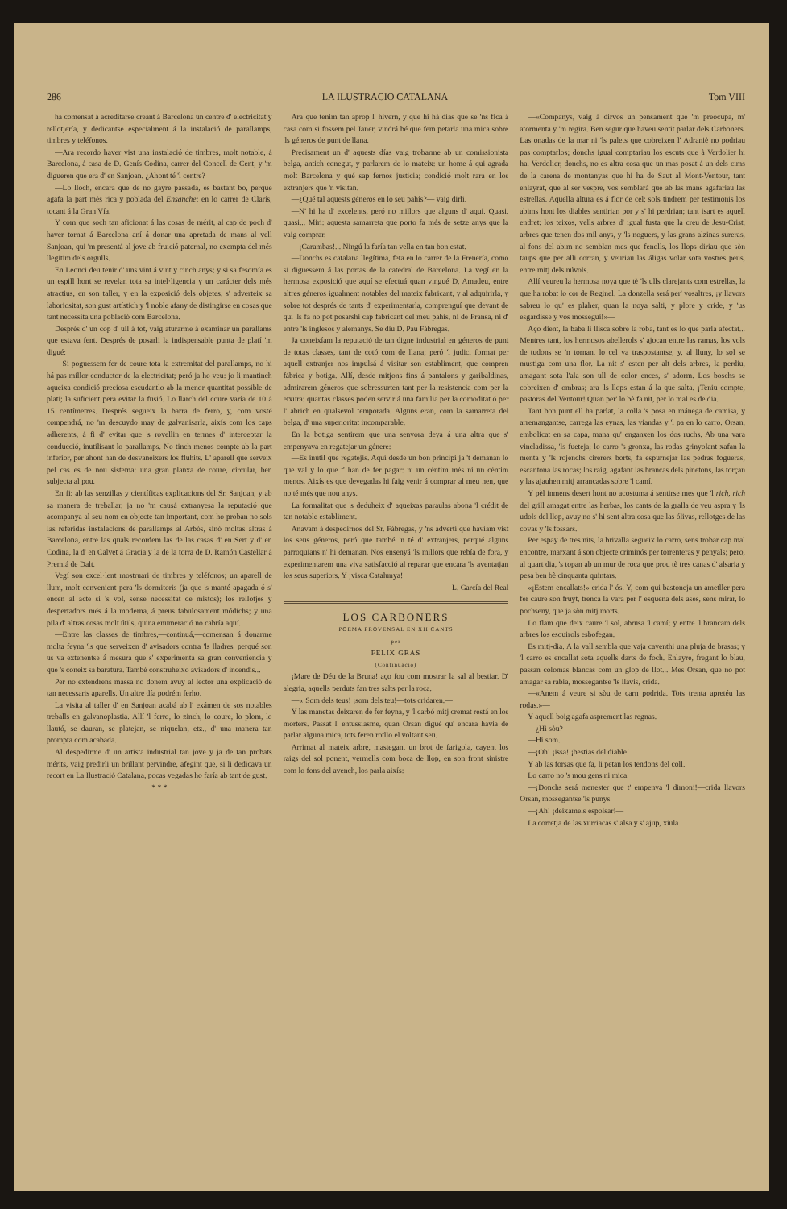286 LA ILUSTRACIO CATALANA Tom VIII
ha comensat á acreditarse creant á Barcelona un centre d' electricitat y rellotjería, y dedicantse especialment á la instalació de parallamps, timbres y teléfonos.
—Ara recordo haver vist una instalació de timbres, molt notable, á Barcelona, á casa de D. Genís Codina, carrer del Concell de Cent, y 'm digueren que era d' en Sanjoan. ¿Ahont té 'l centre?
—Lo lloch, encara que de no gayre passada, es bastant bo, perque agafa la part mès rica y poblada del Ensanche: en lo carrer de Clarís, tocant á la Gran Vía.
Y com que soch tan aficionat á las cosas de mérit, al cap de poch d' haver tornat á Barcelona aní á donar una apretada de mans al vell Sanjoan, qui 'm presentá al jove ab fruició paternal, no exempta del més llegítim dels orgulls.
En Leonci deu tenir d' uns vint á vint y cinch anys; y si sa fesomía es un espill hont se revelan tota sa intel·ligencia y un carácter dels més atractius, en son taller, y en la exposició dels objetes, s' adverteix sa laboriositat, son gust artístich y 'l noble afany de distingirse en cosas que tant necessita una població com Barcelona.
Després d' un cop d' ull á tot, vaig aturarme á examinar un parallams que estava fent. Després de posarli la indispensable punta de platí 'm digué:
—Si poguessem fer de coure tota la extremitat del parallamps, no hi há pas millor conductor de la electricitat; peró ja ho veu: jo li mantinch aqueixa condició preciosa escudantlo ab la menor quantitat possible de platí; la suficient pera evitar la fusió. Lo llarch del coure varía de 10 á 15 centímetres. Després segueix la barra de ferro, y, com vosté compendrá, no 'm descuydo may de galvanisarla, aixís com los caps adherents, á fi d' evitar que 's rovellin en termes d' interceptar la conducció, inutilisant lo parallamps. No tinch menos compte ab la part inferior, per ahont han de desvanéixers los fluhits. L' aparell que serveix pel cas es de nou sistema: una gran planxa de coure, circular, ben subjecta al pou.
En fi: ab las senzillas y científicas explicacions del Sr. Sanjoan, y ab sa manera de treballar, ja no 'm causá extranyesa la reputació que acompanya al seu nom en objecte tan important, com ho proban no sols las referidas instalacions de parallamps al Arbós, sinó moltas altras á Barcelona, entre las quals recordem las de las casas d' en Sert y d' en Codina, la d' en Calvet á Gracia y la de la torra de D. Ramón Castellar á Premiá de Dalt.
Vegí son excel·lent mostruari de timbres y teléfonos; un aparell de llum, molt convenient pera 'ls dormitoris (ja que 's manté apagada ó s' encen al acte si 's vol, sense necessitat de mistos); los rellotjes y despertadors més á la moderna, á preus fabulosament módichs; y una pila d' altras cosas molt útils, quina enumeració no cabría aquí.
—Entre las classes de timbres,—continuá,—comensan á donarme molta feyna 'ls que serveixen d' avisadors contra 'ls lladres, perqué son us va extenentse á mesura que s' experimenta sa gran conveniencia y que 's coneix sa baratura. També construheixo avisadors d' incendis...
Per no extendrens massa no donem avuy al lector una explicació de tan necessaris aparells. Un altre día podrém ferho.
La visita al taller d' en Sanjoan acabá ab l' exámen de sos notables treballs en galvanoplastia. Allí 'l ferro, lo zinch, lo coure, lo plom, lo llautó, se dauran, se platejan, se niquelan, etz., d' una manera tan prompta com acabada.
Al despedirme d' un artista industrial tan jove y ja de tan probats mérits, vaig predirli un brillant pervindre, afegint que, si li dedicava un recort en La Ilustració Catalana, pocas vegadas ho faría ab tant de gust.
* * *
Ara que tenim tan aprop l' hivern, y que hi há días que se 'ns fica á casa com si fossem pel Janer, vindrá bé que fem petarla una mica sobre 'ls géneros de punt de llana.
Precisament un d' aquests días vaig trobarme ab un comissionista belga, antich conegut, y parlarem de lo mateix: un home á qui agrada molt Barcelona y qué sap fernos justicia; condició molt rara en los extranjers que 'n visitan.
—¿Qué tal aquests géneros en lo seu pahís?— vaig dirli.
—N' hi ha d' excelents, peró no millors que alguns d' aquí. Quasi, quasi... Miri: aquesta samarreta que porto fa més de setze anys que la vaig comprar.
—¡Carambas!... Ningú la faría tan vella en tan bon estat.
—Donchs es catalana llegítima, feta en lo carrer de la Frenería, como si diguessem á las portas de la catedral de Barcelona. La vegí en la hermosa exposició que aquí se efectuá quan vingué D. Amadeu, entre altres géneros igualment notables del mateix fabricant, y al adquirirla, y sobre tot després de tants d' experimentarla, comprenguí que devant de qui 'ls fa no pot posarshi cap fabricant del meu pahís, ni de Fransa, ni d' entre 'ls inglesos y alemanys. Se diu D. Pau Fábregas.
Ja coneixíam la reputació de tan digne industrial en géneros de punt de totas classes, tant de cotó com de llana; peró 'l judici format per aquell extranjer nos impulsá á visitar son establiment, que compren fábrica y botiga. Allí, desde mitjons fins á pantalons y garibaldinas, admirarem géneros que sobressurten tant per la resistencia com per la etxura: quantas classes poden servir á una familia per la comoditat ó per l' abrich en qualsevol temporada. Alguns eran, com la samarreta del belga, d' una superioritat incomparable.
En la botiga sentirem que una senyora deya á una altra que s' empenyava en regatejar un génere:
—Es inútil que regatejis. Aquí desde un bon principi ja 't demanan lo que val y lo que t' han de fer pagar: ni un céntim més ni un céntim menos. Aixís es que devegadas hi faig venir á comprar al meu nen, que no té més que nou anys.
La formalitat que 's deduheix d' aqueixas paraulas abona 'l crédit de tan notable establiment.
Anavam á despedirnos del Sr. Fábregas, y 'ns advertí que havíam vist los seus géneros, peró que també 'n té d' extranjers, perqué alguns parroquians n' hi demanan. Nos ensenyá 'ls millors que rebía de fora, y experimentarem una viva satisfacció al reparar que encara 'ls aventatjan los seus superiors. Y ¡visca Catalunya!
L. García del Real
LOS CARBONERS
POEMA PROVENSAL EN XII CANTS
per
FELIX GRAS
(Continuació)
¡Mare de Déu de la Bruna! aço fou com mostrar la sal al bestiar. D' alegria, aquells perduts fan tres salts per la roca.
—«¡Som dels teus! ¡som dels teu!—tots cridaren.—
Y las manetas deixaren de fer feyna, y 'l carbó mitj cremat restá en los morters. Passat l' entussiasme, quan Orsan diguè qu' encara havia de parlar alguna mica, tots feren rotllo el voltant seu.
Arrimat al mateix arbre, mastegant un brot de farigola, cayent los raigs del sol ponent, vermells com boca de llop, en son front sinistre com lo fons del avench, los parla aixís:
—«Companys, vaig á dirvos un pensament que 'm preocupa, m' atormenta y 'm regira. Ben segur que haveu sentit parlar dels Carboners. Las onadas de la mar ni 'ls palets que cobreixen l' Adraniè no podriau pas comptarlos; donchs igual comptariau los escuts que à Verdolier hi ha. Verdolier, donchs, no es altra cosa que un mas posat á un dels cims de la carena de montanyas que hi ha de Saut al Mont-Ventour, tant enlayrat, que al ser vespre, vos semblará que ab las mans agafariau las estrellas. Aquella altura es á flor de cel; sols tindrem per testimonis los abims hont los diables sentirian por y s' hi perdrian; tant isart es aquell endret: los teixos, vells arbres d' igual fusta que la creu de Jesu-Crist, arbres que tenen dos mil anys, y 'ls noguers, y las grans alzinas sureras, al fons del abim no semblan mes que fenolls, los llops diriau que sòn taups que per alli corran, y veuriau las áligas volar sota vostres peus, entre mitj dels núvols.
Allí veureu la hermosa noya que tè 'ls ulls clarejants com estrellas, la que ha robat lo cor de Reginel. La donzella será per' vosaltres, ¡y llavors sabreu lo qu' es plaher, quan la noya salti, y plore y cride, y 'us esgardisse y vos mossegui!»—
Aço dient, la baba li llisca sobre la roba, tant es lo que parla afectat... Mentres tant, los hermosos abellerols s' ajocan entre las ramas, los vols de tudons se 'n tornan, lo cel va traspostantse, y, al lluny, lo sol se mustiga com una flor. La nit s' esten per alt dels arbres, la perdiu, amagant sota l'ala son ull de color ences, s' adorm. Los boschs se cobreixen d' ombras; ara 'ls llops estan á la que salta. ¡Teniu compte, pastoras del Ventour! Quan per' lo bè fa nit, per lo mal es de dia.
Tant bon punt ell ha parlat, la colla 's posa en mánega de camisa, y arremangantse, carrega las eynas, las viandas y 'l pa en lo carro. Orsan, embolicat en sa capa, mana qu' enganxen los dos ruchs. Ab una vara vincladissa, 'ls fueteja; lo carro 's gronxa, las rodas grinyolant xafan la menta y 'ls rojenchs cirerers borts, fa espurnejar las pedras fogueras, escantona las rocas; los raig, agafant las brancas dels pinetons, las torçan y las ajauhen mitj arrancadas sobre 'l camí.
Y pèl inmens desert hont no acostuma á sentirse mes que 'l rich, rich del grill amagat entre las herbas, los cants de la gralla de veu aspra y 'ls udols del llop, avuy no s' hi sent altra cosa que las ólivas, rellotges de las covas y 'ls fossars.
Per espay de tres nits, la brivalla segueix lo carro, sens trobar cap mal encontre, marxant á son objecte criminós per torrenteras y penyals; pero, al quart dia, 's topan ab un mur de roca que prou tè tres canas d' alsaria y pesa ben bè cinquanta quintars.
«¡Estem encallats!» crida l' ós. Y, com qui bastoneja un ametller pera fer caure son fruyt, trenca la vara per l' esquena dels ases, sens mirar, lo pochseny, que ja sòn mitj morts.
Lo flam que deix caure 'l sol, abrusa 'l camí; y entre 'l brancam dels arbres los esquirols esbofegan.
Es mitj-dia. A la vall sembla que vaja cayenthi una pluja de brasas; y 'l carro es encallat sota aquells darts de foch. Enlayre, fregant lo blau, passan colomas blancas com un glop de llot... Mes Orsan, que no pot amagar sa rabia, mossegantse 'ls llavis, crida.
—«Anem á veure si sòu de carn podrida. Tots trenta apretéu las rodas.»—
Y aquell boig agafa asprement las regnas.
—¿Hi sòu?
—Hi som.
—¡Oh! ¡issa! ¡bestias del diable!
Y ab las forsas que fa, li petan los tendons del coll.
Lo carro no 's mou gens ni mica.
—¡Donchs será menester que t' empenya 'l dimoni!—crida llavors Orsan, mossegantse 'ls punys
—¡Ah! ¡deixamels espolsar!—
La corretja de las xurriacas s' alsa y s' ajup, xiula